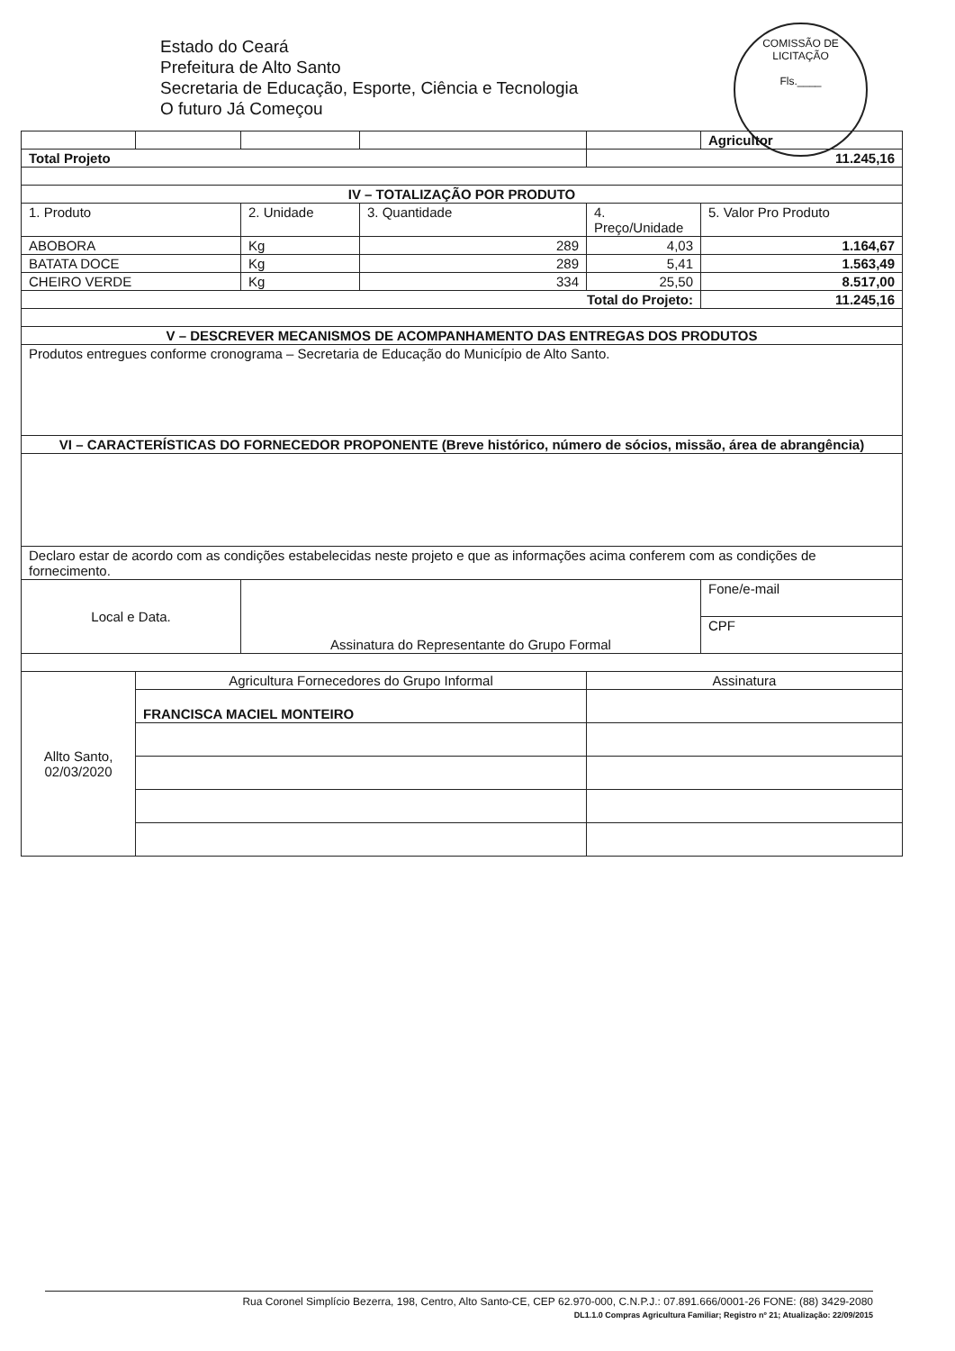Estado do Ceará
Prefeitura de Alto Santo
Secretaria de Educação, Esporte, Ciência e Tecnologia
O futuro Já Começou
COMISSÃO DE LICITAÇÃO
Fls.____
| | | | | | Agricultor |
| Total Projeto | | | | 11.245,16 | |
| IV – TOTALIZAÇÃO POR PRODUTO | | | | | |
| 1. Produto | | 2. Unidade | 3. Quantidade | 4. Preço/Unidade | 5. Valor Pro Produto |
| ABOBORA | | Kg | 289 | 4,03 | 1.164,67 |
| BATATA DOCE | | Kg | 289 | 5,41 | 1.563,49 |
| CHEIRO VERDE | | Kg | 334 | 25,50 | 8.517,00 |
| Total do Projeto: | | | | | 11.245,16 |
| V – DESCREVER MECANISMOS DE ACOMPANHAMENTO DAS ENTREGAS DOS PRODUTOS | | | | | |
| Produtos entregues conforme cronograma – Secretaria de Educação do Município de Alto Santo. | | | | | |
| VI – CARACTERÍSTICAS DO FORNECEDOR PROPONENTE (Breve histórico, número de sócios, missão, área de abrangência) | | | | | |
| Declaro estar de acordo com as condições estabelecidas neste projeto e que as informações acima conferem com as condições de fornecimento. | | | | | |
| Local e Data. | | Assinatura do Representante do Grupo Formal | | | Fone/e-mail |
| | | | | | CPF |
| Allto Santo, 02/03/2020 | Agricultura Fornecedores do Grupo Informal | | | Assinatura | |
| | FRANCISCA MACIEL MONTEIRO | | | | |
Rua Coronel Simplício Bezerra, 198, Centro, Alto Santo-CE, CEP 62.970-000, C.N.P.J.: 07.891.666/0001-26 FONE: (88) 3429-2080
DL1.1.0 Compras Agricultura Familiar; Registro nº 21; Atualização: 22/09/2015